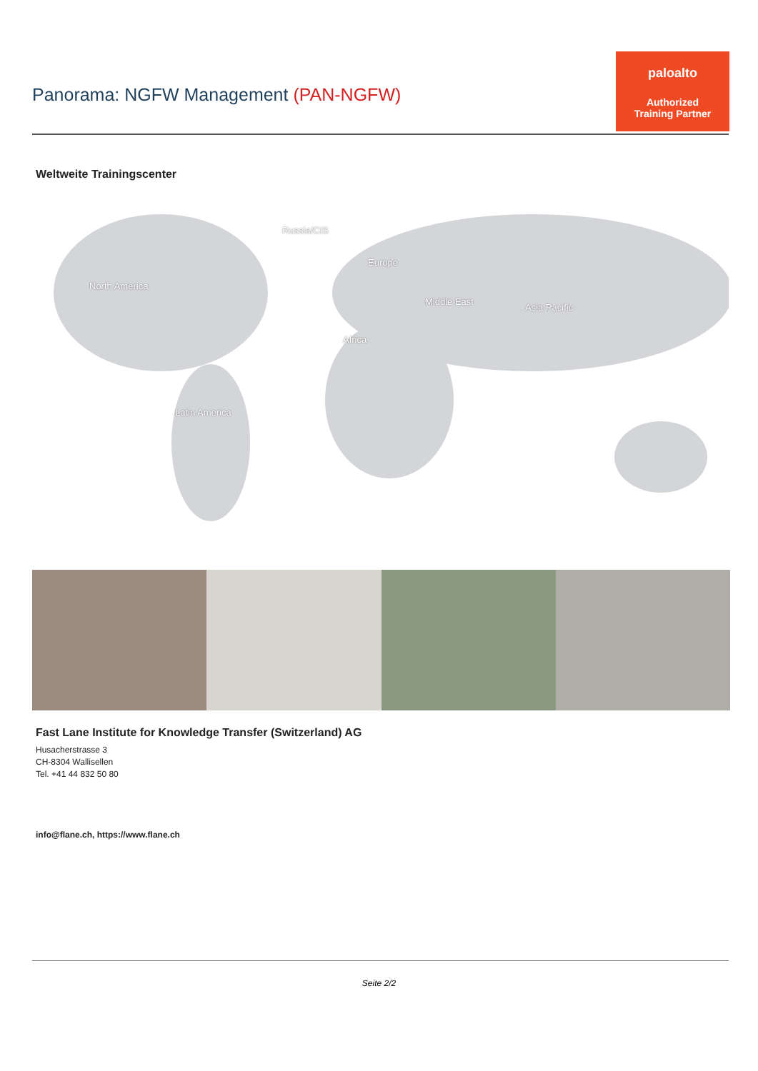Panorama: NGFW Management (PAN-NGFW)
paloalto
Authorized
Training Partner
Weltweite Trainingscenter
Russia/CIS
Europe
North America
Middle East
Asia Pacific
Africa
Latin America
Fast Lane Institute for Knowledge Transfer (Switzerland) AG
Husacherstrasse 3
CH-8304 Wallisellen
Tel. +41 44 832 50 80
info@flane.ch, https://www.flane.ch
Seite 2/2